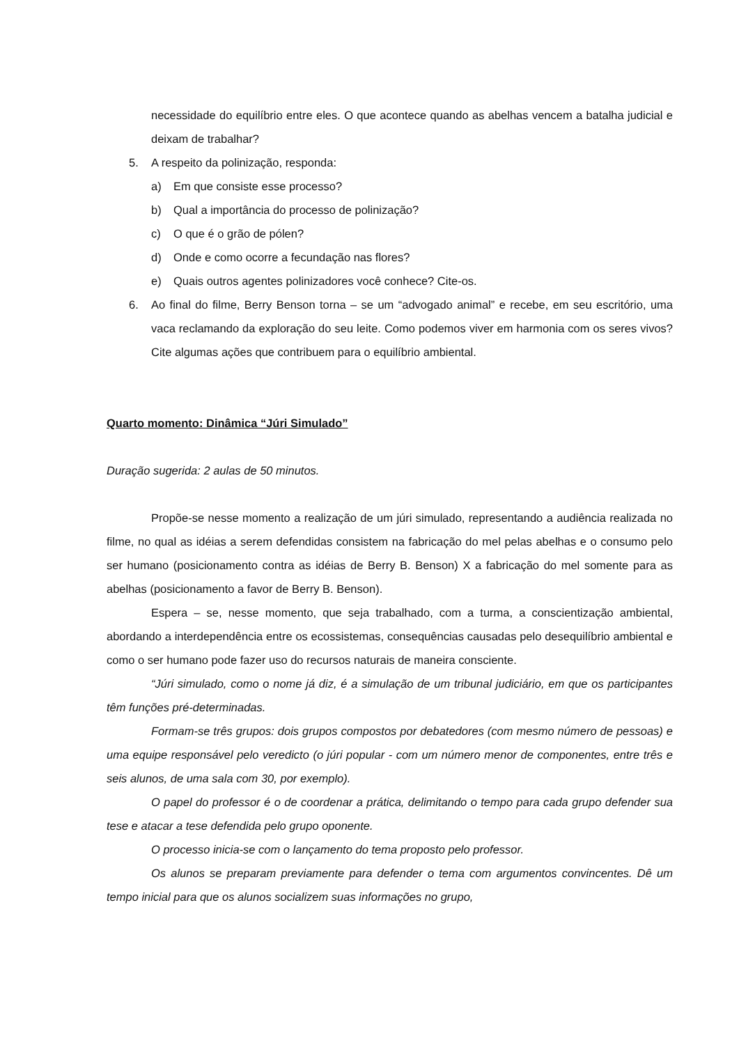necessidade do equilíbrio entre eles. O que acontece quando as abelhas vencem a batalha judicial e deixam de trabalhar?
5. A respeito da polinização, responda:
a) Em que consiste esse processo?
b) Qual a importância do processo de polinização?
c) O que é o grão de pólen?
d) Onde e como ocorre a fecundação nas flores?
e) Quais outros agentes polinizadores você conhece? Cite-os.
6. Ao final do filme, Berry Benson torna – se um “advogado animal” e recebe, em seu escritório, uma vaca reclamando da exploração do seu leite. Como podemos viver em harmonia com os seres vivos? Cite algumas ações que contribuem para o equilíbrio ambiental.
Quarto momento: Dinâmica “Júri Simulado”
Duração sugerida: 2 aulas de 50 minutos.
Propõe-se nesse momento a realização de um júri simulado, representando a audiência realizada no filme, no qual as idéias a serem defendidas consistem na fabricação do mel pelas abelhas e o consumo pelo ser humano (posicionamento contra as idéias de Berry B. Benson) X a fabricação do mel somente para as abelhas (posicionamento a favor de Berry B. Benson).
Espera – se, nesse momento, que seja trabalhado, com a turma, a conscientização ambiental, abordando a interdependência entre os ecossistemas, consequências causadas pelo desequilíbrio ambiental e como o ser humano pode fazer uso do recursos naturais de maneira consciente.
“Júri simulado, como o nome já diz, é a simulação de um tribunal judiciário, em que os participantes têm funções pré-determinadas.
Formam-se três grupos: dois grupos compostos por debatedores (com mesmo número de pessoas) e uma equipe responsável pelo veredicto (o júri popular - com um número menor de componentes, entre três e seis alunos, de uma sala com 30, por exemplo).
O papel do professor é o de coordenar a prática, delimitando o tempo para cada grupo defender sua tese e atacar a tese defendida pelo grupo oponente.
O processo inicia-se com o lançamento do tema proposto pelo professor.
Os alunos se preparam previamente para defender o tema com argumentos convincentes. Dê um tempo inicial para que os alunos socializem suas informações no grupo,